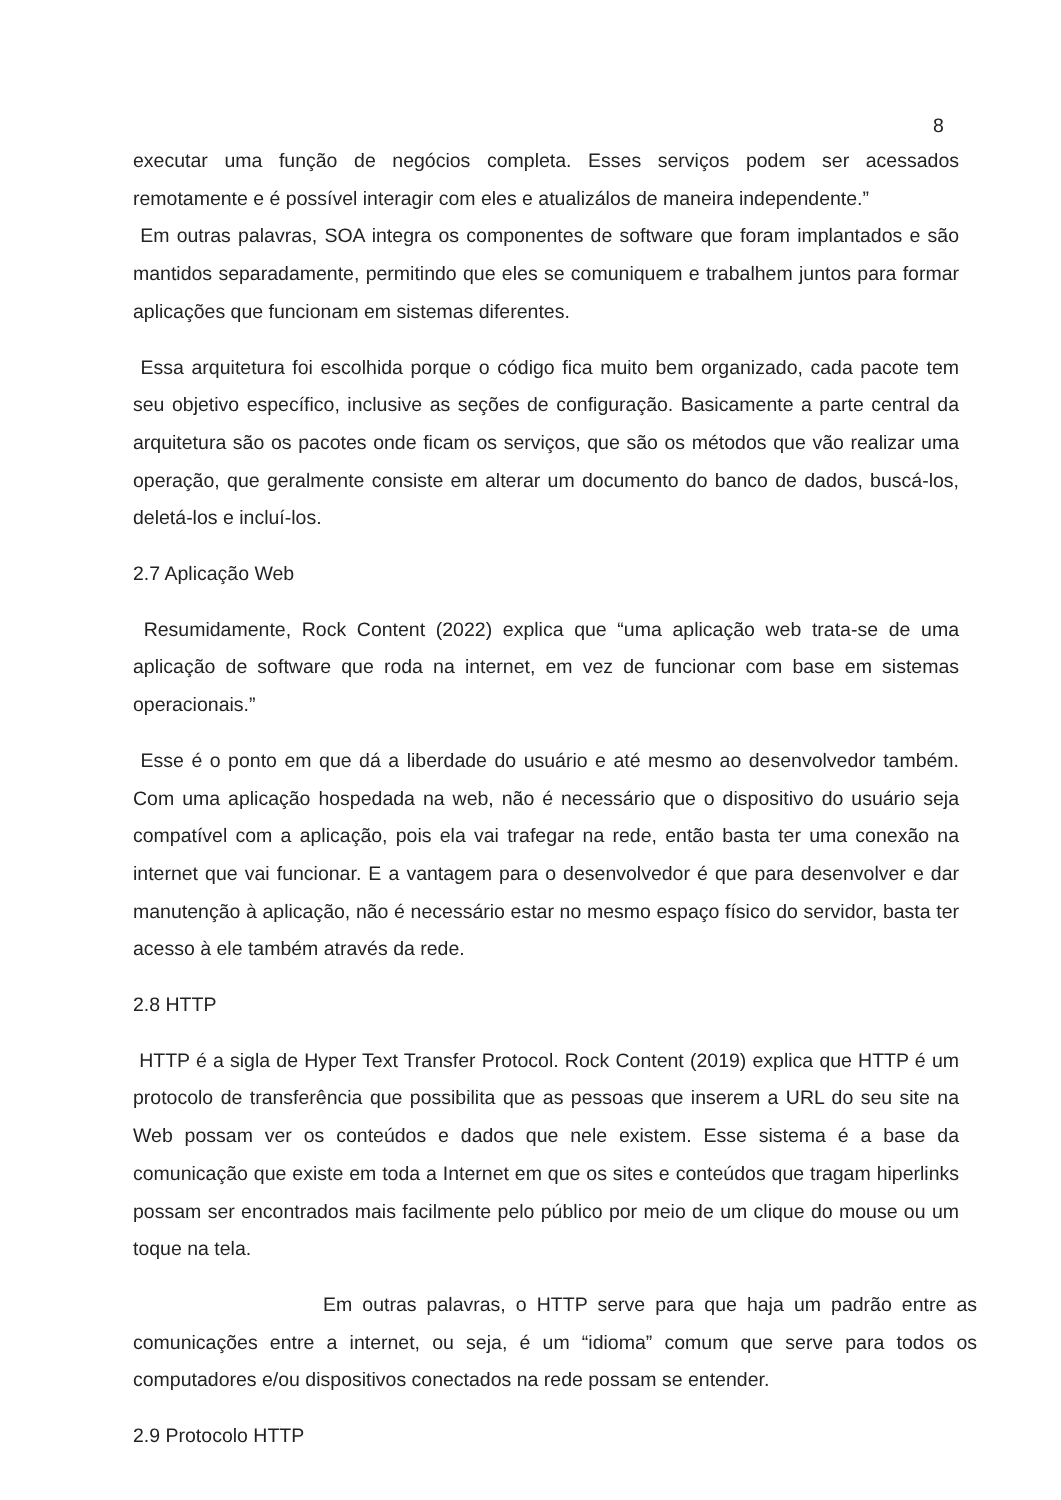8
executar uma função de negócios completa. Esses serviços podem ser acessados remotamente e é possível interagir com eles e atualizálos de maneira independente.”
Em outras palavras, SOA integra os componentes de software que foram implantados e são mantidos separadamente, permitindo que eles se comuniquem e trabalhem juntos para formar aplicações que funcionam em sistemas diferentes.
Essa arquitetura foi escolhida porque o código fica muito bem organizado, cada pacote tem seu objetivo específico, inclusive as seções de configuração. Basicamente a parte central da arquitetura são os pacotes onde ficam os serviços, que são os métodos que vão realizar uma operação, que geralmente consiste em alterar um documento do banco de dados, buscá-los, deletá-los e incluí-los.
2.7 Aplicação Web
Resumidamente, Rock Content (2022) explica que “uma aplicação web trata-se de uma aplicação de software que roda na internet, em vez de funcionar com base em sistemas operacionais.”
Esse é o ponto em que dá a liberdade do usuário e até mesmo ao desenvolvedor também. Com uma aplicação hospedada na web, não é necessário que o dispositivo do usuário seja compatível com a aplicação, pois ela vai trafegar na rede, então basta ter uma conexão na internet que vai funcionar. E a vantagem para o desenvolvedor é que para desenvolver e dar manutenção à aplicação, não é necessário estar no mesmo espaço físico do servidor, basta ter acesso à ele também através da rede.
2.8 HTTP
HTTP é a sigla de Hyper Text Transfer Protocol. Rock Content (2019) explica que HTTP é um protocolo de transferência que possibilita que as pessoas que inserem a URL do seu site na Web possam ver os conteúdos e dados que nele existem. Esse sistema é a base da comunicação que existe em toda a Internet em que os sites e conteúdos que tragam hiperlinks possam ser encontrados mais facilmente pelo público por meio de um clique do mouse ou um toque na tela.
Em outras palavras, o HTTP serve para que haja um padrão entre as comunicações entre a internet, ou seja, é um “idioma” comum que serve para todos os computadores e/ou dispositivos conectados na rede possam se entender.
2.9 Protocolo HTTP